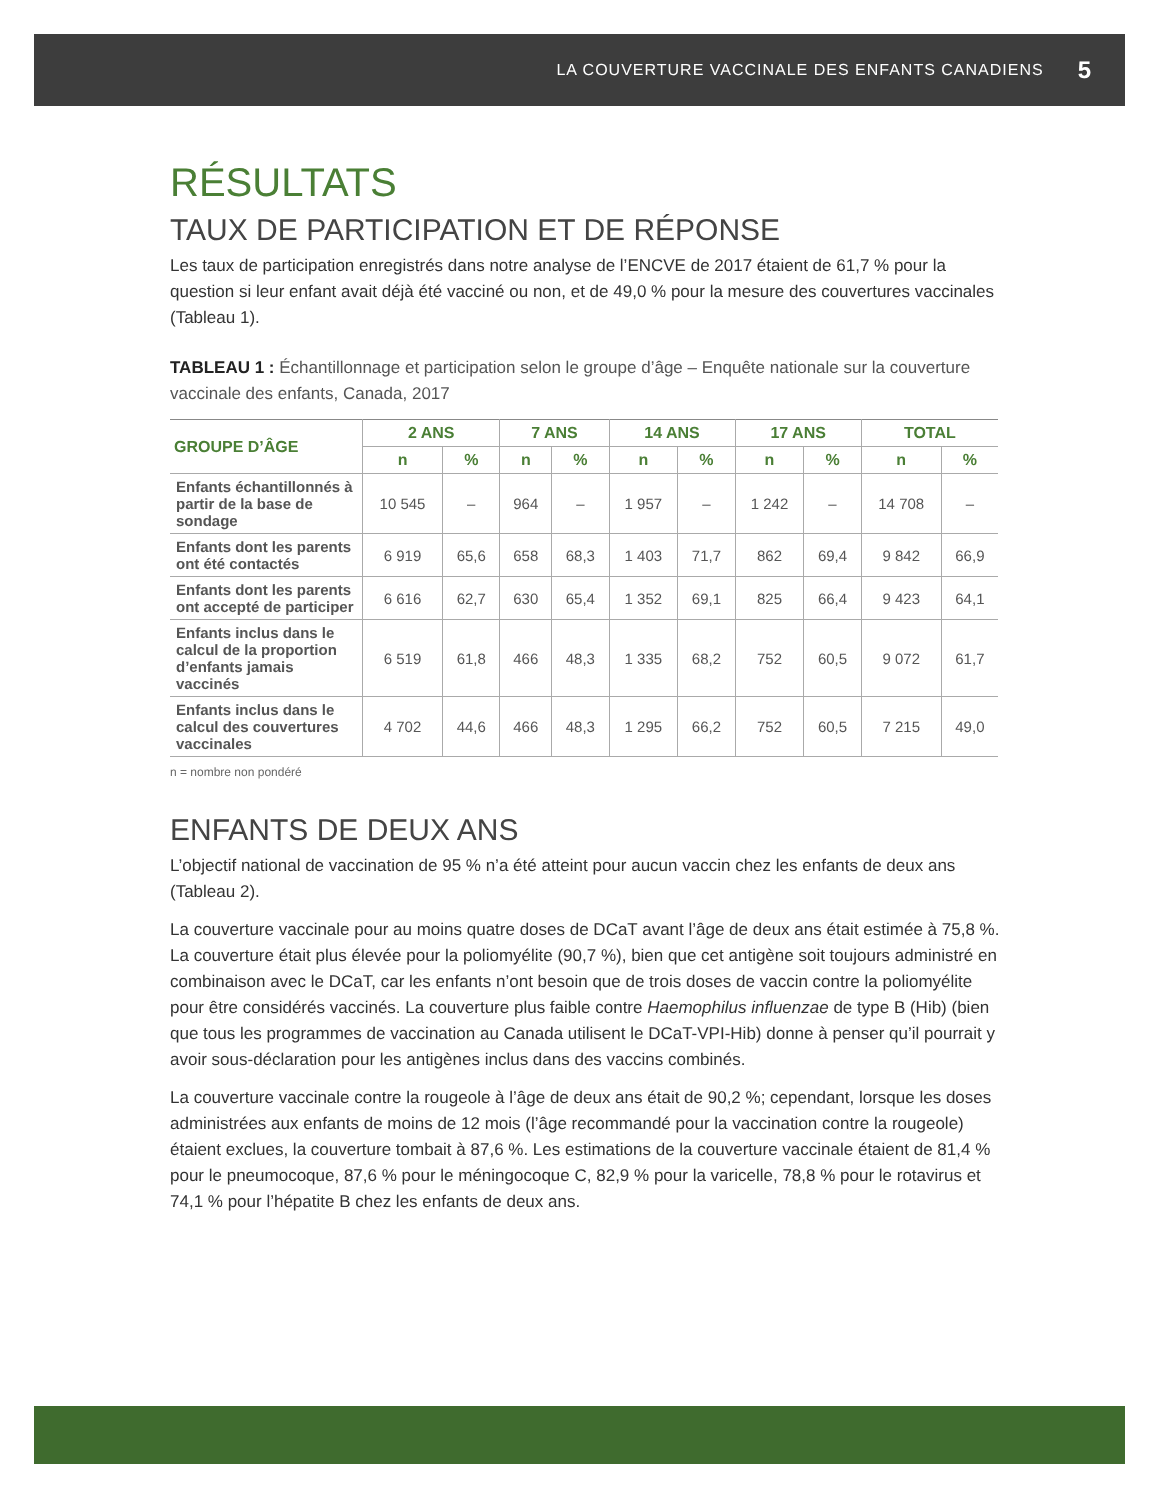LA COUVERTURE VACCINALE DES ENFANTS CANADIENS 5
RÉSULTATS
TAUX DE PARTICIPATION ET DE RÉPONSE
Les taux de participation enregistrés dans notre analyse de l’ENCVE de 2017 étaient de 61,7 % pour la question si leur enfant avait déjà été vacciné ou non, et de 49,0 % pour la mesure des couvertures vaccinales (Tableau 1).
TABLEAU 1 : Échantillonnage et participation selon le groupe d’âge – Enquête nationale sur la couverture vaccinale des enfants, Canada, 2017
| GROUPE D’ÂGE | 2 ANS | | 7 ANS | | 14 ANS | | 17 ANS | | TOTAL | |
| --- | --- | --- | --- | --- | --- | --- | --- | --- | --- | --- |
| | n | % | n | % | n | % | n | % | n | % |
| Enfants échantillonnés à partir de la base de sondage | 10 545 | – | 964 | – | 1 957 | – | 1 242 | – | 14 708 | – |
| Enfants dont les parents ont été contactés | 6 919 | 65,6 | 658 | 68,3 | 1 403 | 71,7 | 862 | 69,4 | 9 842 | 66,9 |
| Enfants dont les parents ont accepté de participer | 6 616 | 62,7 | 630 | 65,4 | 1 352 | 69,1 | 825 | 66,4 | 9 423 | 64,1 |
| Enfants inclus dans le calcul de la proportion d’enfants jamais vaccinés | 6 519 | 61,8 | 466 | 48,3 | 1 335 | 68,2 | 752 | 60,5 | 9 072 | 61,7 |
| Enfants inclus dans le calcul des couvertures vaccinales | 4 702 | 44,6 | 466 | 48,3 | 1 295 | 66,2 | 752 | 60,5 | 7 215 | 49,0 |
n = nombre non pondéré
ENFANTS DE DEUX ANS
L’objectif national de vaccination de 95 % n’a été atteint pour aucun vaccin chez les enfants de deux ans (Tableau 2).
La couverture vaccinale pour au moins quatre doses de DCaT avant l’âge de deux ans était estimée à 75,8 %. La couverture était plus élevée pour la poliomyélite (90,7 %), bien que cet antigène soit toujours administré en combinaison avec le DCaT, car les enfants n’ont besoin que de trois doses de vaccin contre la poliomyélite pour être considérés vaccinés. La couverture plus faible contre Haemophilus influenzae de type B (Hib) (bien que tous les programmes de vaccination au Canada utilisent le DCaT-VPI-Hib) donne à penser qu’il pourrait y avoir sous-déclaration pour les antigènes inclus dans des vaccins combinés.
La couverture vaccinale contre la rougeole à l’âge de deux ans était de 90,2 %; cependant, lorsque les doses administrées aux enfants de moins de 12 mois (l’âge recommandé pour la vaccination contre la rougeole) étaient exclues, la couverture tombait à 87,6 %. Les estimations de la couverture vaccinale étaient de 81,4 % pour le pneumocoque, 87,6 % pour le méningocoque C, 82,9 % pour la varicelle, 78,8 % pour le rotavirus et 74,1 % pour l’hépatite B chez les enfants de deux ans.